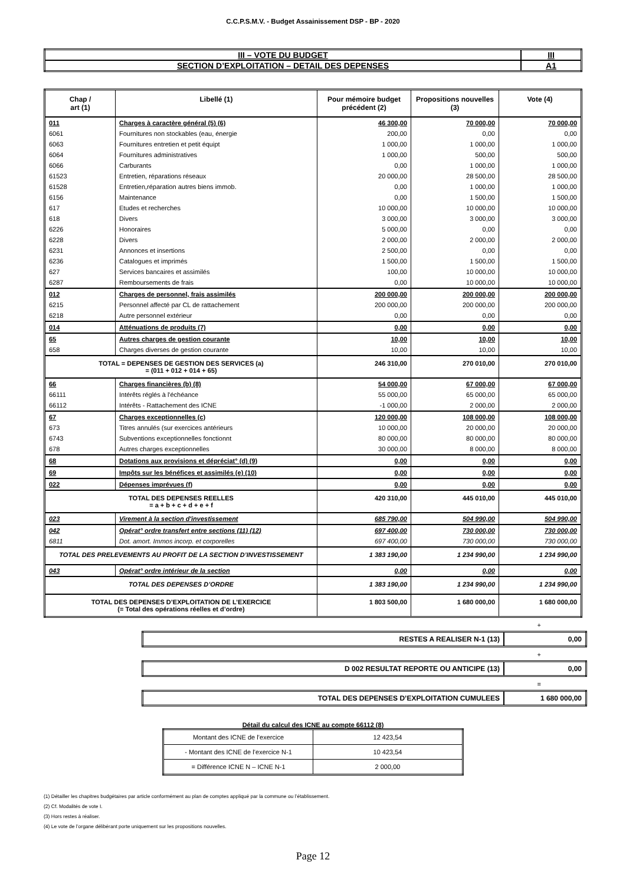C.C.P.S.M.V. - Budget Assainissement DSP - BP - 2020
| III – VOTE DU BUDGET | III |
| SECTION D’EXPLOITATION – DETAIL DES DEPENSES | A1 |
| Chap / art (1) | Libellé (1) | Pour mémoire budget précédent (2) | Propositions nouvelles (3) | Vote (4) |
| --- | --- | --- | --- | --- |
| 011 | Charges à caractère général (5) (6) | 46 300,00 | 70 000,00 | 70 000,00 |
| 6061 | Fournitures non stockables (eau, énergie | 200,00 | 0,00 | 0,00 |
| 6063 | Fournitures entretien et petit équipt | 1 000,00 | 1 000,00 | 1 000,00 |
| 6064 | Fournitures administratives | 1 000,00 | 500,00 | 500,00 |
| 6066 | Carburants | 0,00 | 1 000,00 | 1 000,00 |
| 61523 | Entretien, réparations réseaux | 20 000,00 | 28 500,00 | 28 500,00 |
| 61528 | Entretien,réparation autres biens immob. | 0,00 | 1 000,00 | 1 000,00 |
| 6156 | Maintenance | 0,00 | 1 500,00 | 1 500,00 |
| 617 | Etudes et recherches | 10 000,00 | 10 000,00 | 10 000,00 |
| 618 | Divers | 3 000,00 | 3 000,00 | 3 000,00 |
| 6226 | Honoraires | 5 000,00 | 0,00 | 0,00 |
| 6228 | Divers | 2 000,00 | 2 000,00 | 2 000,00 |
| 6231 | Annonces et insertions | 2 500,00 | 0,00 | 0,00 |
| 6236 | Catalogues et imprimés | 1 500,00 | 1 500,00 | 1 500,00 |
| 627 | Services bancaires et assimilés | 100,00 | 10 000,00 | 10 000,00 |
| 6287 | Remboursements de frais | 0,00 | 10 000,00 | 10 000,00 |
| 012 | Charges de personnel, frais assimilés | 200 000,00 | 200 000,00 | 200 000,00 |
| 6215 | Personnel affecté par CL de rattachement | 200 000,00 | 200 000,00 | 200 000,00 |
| 6218 | Autre personnel extérieur | 0,00 | 0,00 | 0,00 |
| 014 | Atténuations de produits (7) | 0,00 | 0,00 | 0,00 |
| 65 | Autres charges de gestion courante | 10,00 | 10,00 | 10,00 |
| 658 | Charges diverses de gestion courante | 10,00 | 10,00 | 10,00 |
| TOTAL = DEPENSES DE GESTION DES SERVICES (a) = (011 + 012 + 014 + 65) | | 246 310,00 | 270 010,00 | 270 010,00 |
| 66 | Charges financières (b) (8) | 54 000,00 | 67 000,00 | 67 000,00 |
| 66111 | Intérêts réglés à l'échéance | 55 000,00 | 65 000,00 | 65 000,00 |
| 66112 | Intérêts - Rattachement des ICNE | -1 000,00 | 2 000,00 | 2 000,00 |
| 67 | Charges exceptionnelles (c) | 120 000,00 | 108 000,00 | 108 000,00 |
| 673 | Titres annulés (sur exercices antérieurs | 10 000,00 | 20 000,00 | 20 000,00 |
| 6743 | Subventions exceptionnelles fonctionnt | 80 000,00 | 80 000,00 | 80 000,00 |
| 678 | Autres charges exceptionnelles | 30 000,00 | 8 000,00 | 8 000,00 |
| 68 | Dotations aux provisions et dépréciat° (d) (9) | 0,00 | 0,00 | 0,00 |
| 69 | Impôts sur les bénéfices et assimilés (e) (10) | 0,00 | 0,00 | 0,00 |
| 022 | Dépenses imprévues (f) | 0,00 | 0,00 | 0,00 |
| TOTAL DES DEPENSES REELLES = a + b + c + d + e + f | | 420 310,00 | 445 010,00 | 445 010,00 |
| 023 | Virement à la section d'investissement | 685 790,00 | 504 990,00 | 504 990,00 |
| 042 | Opérat° ordre transfert entre sections (11) (12) | 697 400,00 | 730 000,00 | 730 000,00 |
| 6811 | Dot. amort. Immos incorp. et corporelles | 697 400,00 | 730 000,00 | 730 000,00 |
| TOTAL DES PRELEVEMENTS AU PROFIT DE LA SECTION D’INVESTISSEMENT | | 1 383 190,00 | 1 234 990,00 | 1 234 990,00 |
| 043 | Opérat° ordre intérieur de la section | 0,00 | 0,00 | 0,00 |
| TOTAL DES DEPENSES D’ORDRE | | 1 383 190,00 | 1 234 990,00 | 1 234 990,00 |
| TOTAL DES DEPENSES D’EXPLOITATION DE L’EXERCICE (= Total des opérations réelles et d’ordre) | | 1 803 500,00 | 1 680 000,00 | 1 680 000,00 |
+
| RESTES A REALISER N-1 (13) | 0,00 |
+
| D 002 RESULTAT REPORTE OU ANTICIPE (13) | 0,00 |
=
| TOTAL DES DEPENSES D’EXPLOITATION CUMULEES | 1 680 000,00 |
Détail du calcul des ICNE au compte 66112 (8)
| Montant des ICNE de l’exercice | 12 423,54 |
| - Montant des ICNE de l’exercice N-1 | 10 423,54 |
| = Différence ICNE N – ICNE N-1 | 2 000,00 |
(1) Détailler les chapitres budgétaires par article conformément au plan de comptes appliqué par la commune ou l’établissement.
(2) Cf. Modalités de vote I.
(3) Hors restes à réaliser.
(4) Le vote de l’organe délibérant porte uniquement sur les propositions nouvelles.
Page 12